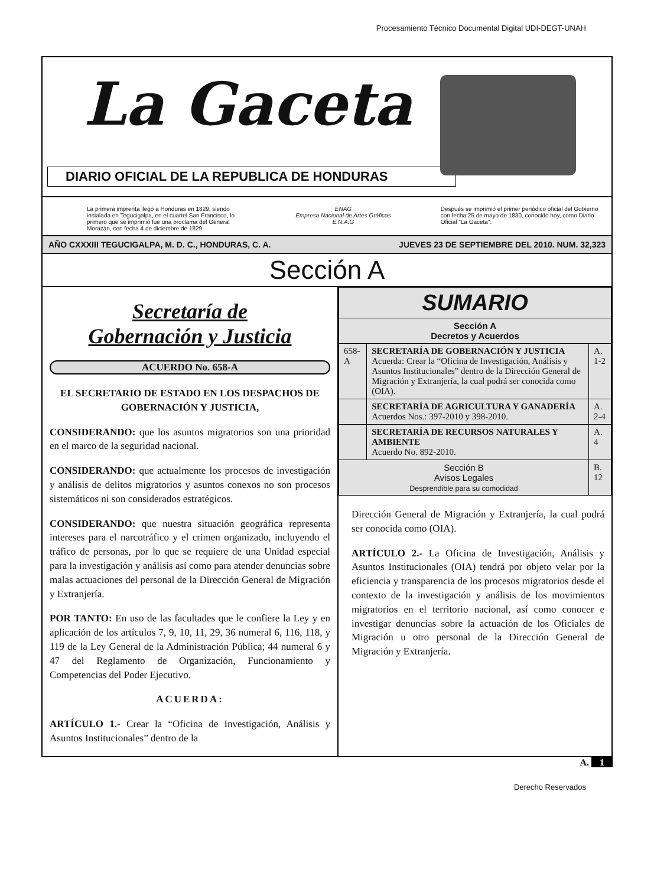Procesamiento Técnico Documental Digital UDI-DEGT-UNAH
La Gaceta
DIARIO OFICIAL DE LA REPUBLICA DE HONDURAS
La primera imprenta llegó a Honduras en 1829, siendo instalada en Tegucigalpa, en el cuartel San Francisco, lo primero que se imprimió fue una proclama del General Morazán, con fecha 4 de diciembre de 1829.
ENAG
Empresa Nacional de Artes Gráficas
E.N.A.G
Después se imprimió el primer periódico oficial del Gobierno con fecha 25 de mayo de 1830, conocido hoy, como Diario Oficial "La Gaceta".
AÑO CXXXIII TEGUCIGALPA, M. D. C., HONDURAS, C. A. JUEVES 23 DE SEPTIEMBRE DEL 2010. NUM. 32,323
Sección A
Secretaría de
Gobernación y Justicia
ACUERDO No. 658-A
EL SECRETARIO DE ESTADO EN LOS DESPACHOS DE GOBERNACIÓN Y JUSTICIA,
CONSIDERANDO: que los asuntos migratorios son una prioridad en el marco de la seguridad nacional.
CONSIDERANDO: que actualmente los procesos de investigación y análisis de delitos migratorios y asuntos conexos no son procesos sistemáticos ni son considerados estratégicos.
CONSIDERANDO: que nuestra situación geográfica representa intereses para el narcotráfico y el crimen organizado, incluyendo el tráfico de personas, por lo que se requiere de una Unidad especial para la investigación y análisis así como para atender denuncias sobre malas actuaciones del personal de la Dirección General de Migración y Extranjería.
POR TANTO: En uso de las facultades que le confiere la Ley y en aplicación de los artículos 7, 9, 10, 11, 29, 36 numeral 6, 116, 118, y 119 de la Ley General de la Administración Pública; 44 numeral 6 y 47 del Reglamento de Organización, Funcionamiento y Competencias del Poder Ejecutivo.
ACUERDA:
ARTÍCULO 1.- Crear la “Oficina de Investigación, Análisis y Asuntos Institucionales” dentro de la
| SUMARIO | | |
| --- | --- | --- |
| Sección A Decretos y Acuerdos | | |
| 658-A | SECRETARÍA DE GOBERNACIÓN Y JUSTICIA Acuerda: Crear la “Oficina de Investigación, Análisis y Asuntos Institucionales” dentro de la Dirección General de Migración y Extranjería, la cual podrá ser conocida como (OIA). | A. 1-2 |
| | SECRETARÍA DE AGRICULTURA Y GANADERÍA Acuerdos Nos.: 397-2010 y 398-2010. | A. 2-4 |
| | SECRETARÍA DE RECURSOS NATURALES Y AMBIENTE Acuerdo No. 892-2010. | A. 4 |
| Sección B Avisos Legales Desprendible para su comodidad | | B. 12 |
Dirección General de Migración y Extranjería, la cual podrá ser conocida como (OIA).
ARTÍCULO 2.- La Oficina de Investigación, Análisis y Asuntos Institucionales (OIA) tendrá por objeto velar por la eficiencia y transparencia de los procesos migratorios desde el contexto de la investigación y análisis de los movimientos migratorios en el territorio nacional, así como conocer e investigar denuncias sobre la actuación de los Oficiales de Migración u otro personal de la Dirección General de Migración y Extranjería.
A. 1
Derecho Reservados